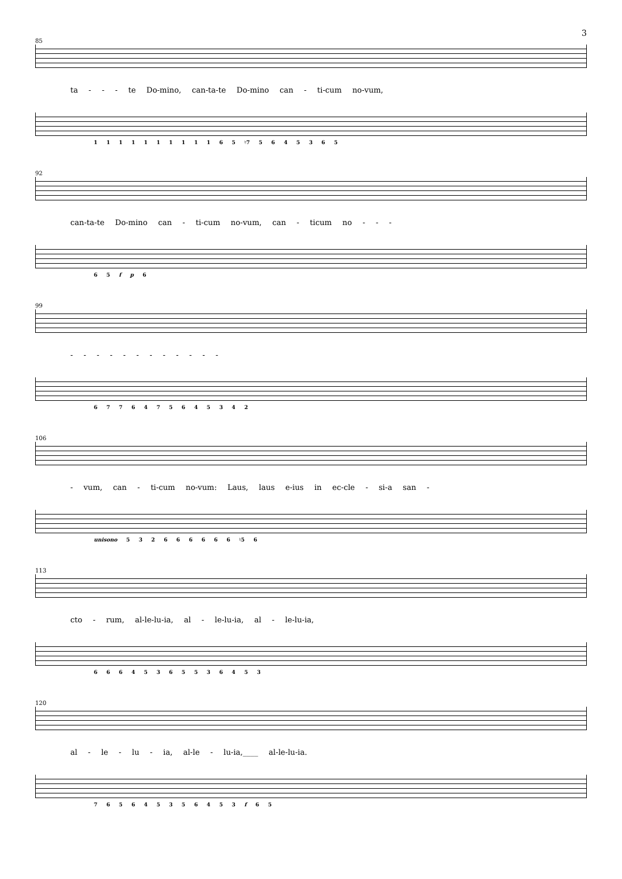3
85
ta - - - te Do-mino, can-ta-te Do-mino can - ti-cum no-vum,
1 1 1 1 1 1 1 1 1 1 6 5 ♮7 5 6 4 5 3 6 5
92
can-ta-te Do-mino can - ti-cum no-vum, can - ticum no - - -
6 5 f p 6
99
- - - - - - - - - - - -
6 7 7 6 4 7 5 6 4 5 3 4 2
106
- vum, can - ti-cum no-vum: Laus, laus e-ius in ec-cle - si-a san -
unisono 5 3 2 6 6 6 6 6 6 ♮5 6
113
cto - rum, al-le-lu-ia, al - le-lu-ia, al - le-lu-ia,
6 6 6 4 5 3 6 5 5 3 6 4 5 3
120
al - le - lu - ia, al-le - lu-ia,____ al-le-lu-ia.
7 6 5 6 4 5 3 5 6 4 5 3 f 6 5